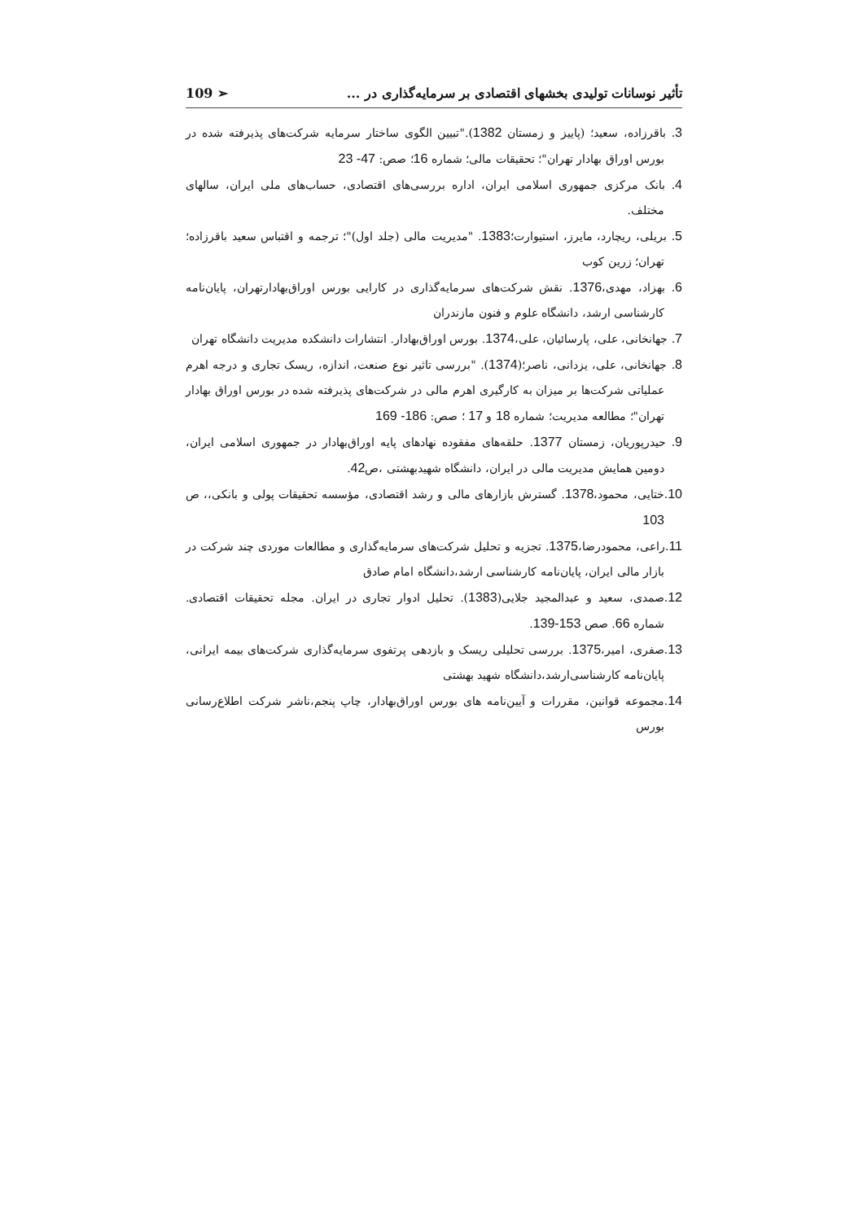تأثیر نوسانات تولیدی بخشهای اقتصادی بر سرمایه‌گذاری در ... ➢ 109
3. باقرزاده، سعید؛ (پاییز و زمستان 1382)."تبیین الگوی ساختار سرمایه شرکت‌های پذیرفته شده در بورس اوراق بهادار تهران"؛ تحقیقات مالی؛ شماره 16؛ صص: 47- 23
4. بانک مرکزی جمهوری اسلامی ایران، اداره بررسی‌های اقتصادی، حساب‌های ملی ایران، سالهای مختلف.
5. بریلی، ریچارد، مایرز، استیوارت؛1383. "مدیریت مالی (جلد اول)"؛ ترجمه و اقتباس سعید باقرزاده؛ تهران؛ زرین کوب
6. بهزاد، مهدی،1376. نقش شرکت‌های سرمایه‌گذاری در کارایی بورس اوراق‌بهادارتهران، پایان‌نامه کارشناسی ارشد، دانشگاه علوم و فنون مازندران
7. جهانخانی، علی، پارسائیان، علی،1374. بورس اوراق‌بهادار. انتشارات دانشکده مدیریت دانشگاه تهران
8. جهانخانی، علی، یزدانی، ناصر؛(1374). "بررسی تاثیر نوع صنعت، اندازه، ریسک تجاری و درجه اهرم عملیاتی شرکت‌ها بر میزان به کارگیری اهرم مالی در شرکت‌های پذیرفته شده در بورس اوراق بهادار تهران"؛ مطالعه مدیریت؛ شماره 18 و 17 ؛ صص: 186- 169
9. حیدرپوریان، زمستان 1377. حلقه‌های مفقوده نهادهای پایه اوراق‌بهادار در جمهوری اسلامی ایران، دومین همایش مدیریت مالی در ایران، دانشگاه شهیدبهشتی ،ص42.
10. ختایی، محمود،1378. گسترش بازارهای مالی و رشد اقتصادی، مؤسسه تحقیقات پولی و بانکی،، ص 103
11. راعی، محمودرضا،1375. تجزیه و تحلیل شرکت‌های سرمایه‌گذاری و مطالعات موردی چند شرکت در بازار مالی ایران، پایان‌نامه کارشناسی ارشد،دانشگاه امام صادق
12. صمدی، سعید و عبدالمجید جلایی(1383). تحلیل ادوار تجاری در ایران. مجله تحقیقات اقتصادی. شماره 66. صص 153-139.
13. صفری، امیر،1375. بررسی تحلیلی ریسک و بازدهی پرتفوی سرمایه‌گذاری شرکت‌های بیمه ایرانی، پایان‌نامه کارشناسی‌ارشد،دانشگاه شهید بهشتی
14. مجموعه قوانین، مقررات و آیین‌نامه های بورس اوراق‌بهادار، چاپ پنجم،ناشر شرکت اطلاع‌رسانی بورس